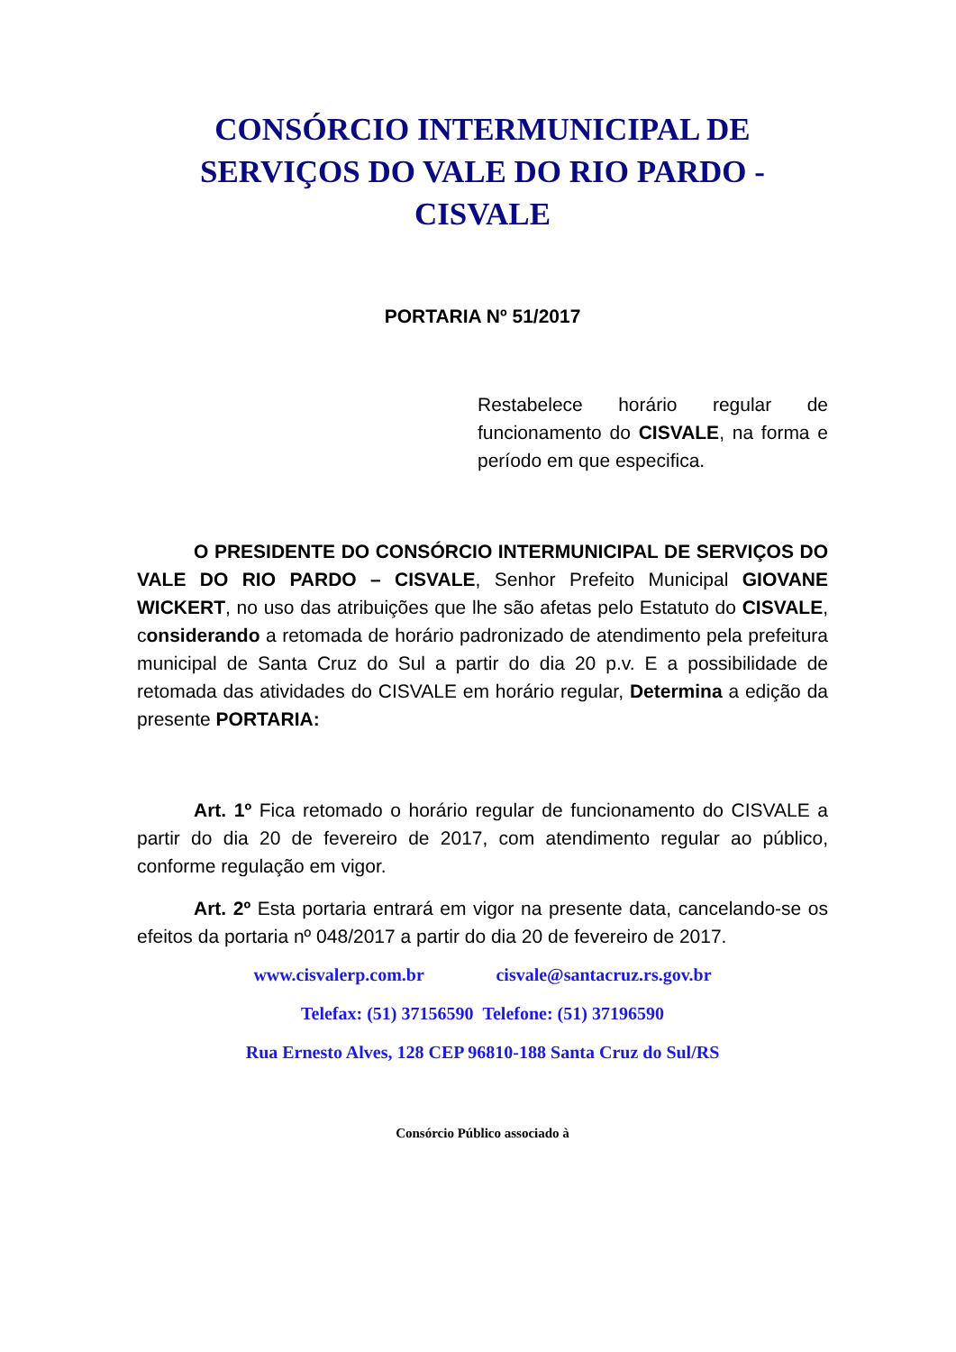CONSÓRCIO INTERMUNICIPAL DE SERVIÇOS DO VALE DO RIO PARDO - CISVALE
PORTARIA Nº 51/2017
Restabelece horário regular de funcionamento do CISVALE, na forma e período em que especifica.
O PRESIDENTE DO CONSÓRCIO INTERMUNICIPAL DE SERVIÇOS DO VALE DO RIO PARDO – CISVALE, Senhor Prefeito Municipal GIOVANE WICKERT, no uso das atribuições que lhe são afetas pelo Estatuto do CISVALE, considerando a retomada de horário padronizado de atendimento pela prefeitura municipal de Santa Cruz do Sul a partir do dia 20 p.v. E a possibilidade de retomada das atividades do CISVALE em horário regular, Determina a edição da presente PORTARIA:
Art. 1º Fica retomado o horário regular de funcionamento do CISVALE a partir do dia 20 de fevereiro de 2017, com atendimento regular ao público, conforme regulação em vigor.
Art. 2º Esta portaria entrará em vigor na presente data, cancelando-se os efeitos da portaria nº 048/2017 a partir do dia 20 de fevereiro de 2017.
www.cisvalerp.com.br cisvale@santacruz.rs.gov.br
Telefax: (51) 37156590 Telefone: (51) 37196590
Rua Ernesto Alves, 128 CEP 96810-188 Santa Cruz do Sul/RS
Consórcio Público associado à